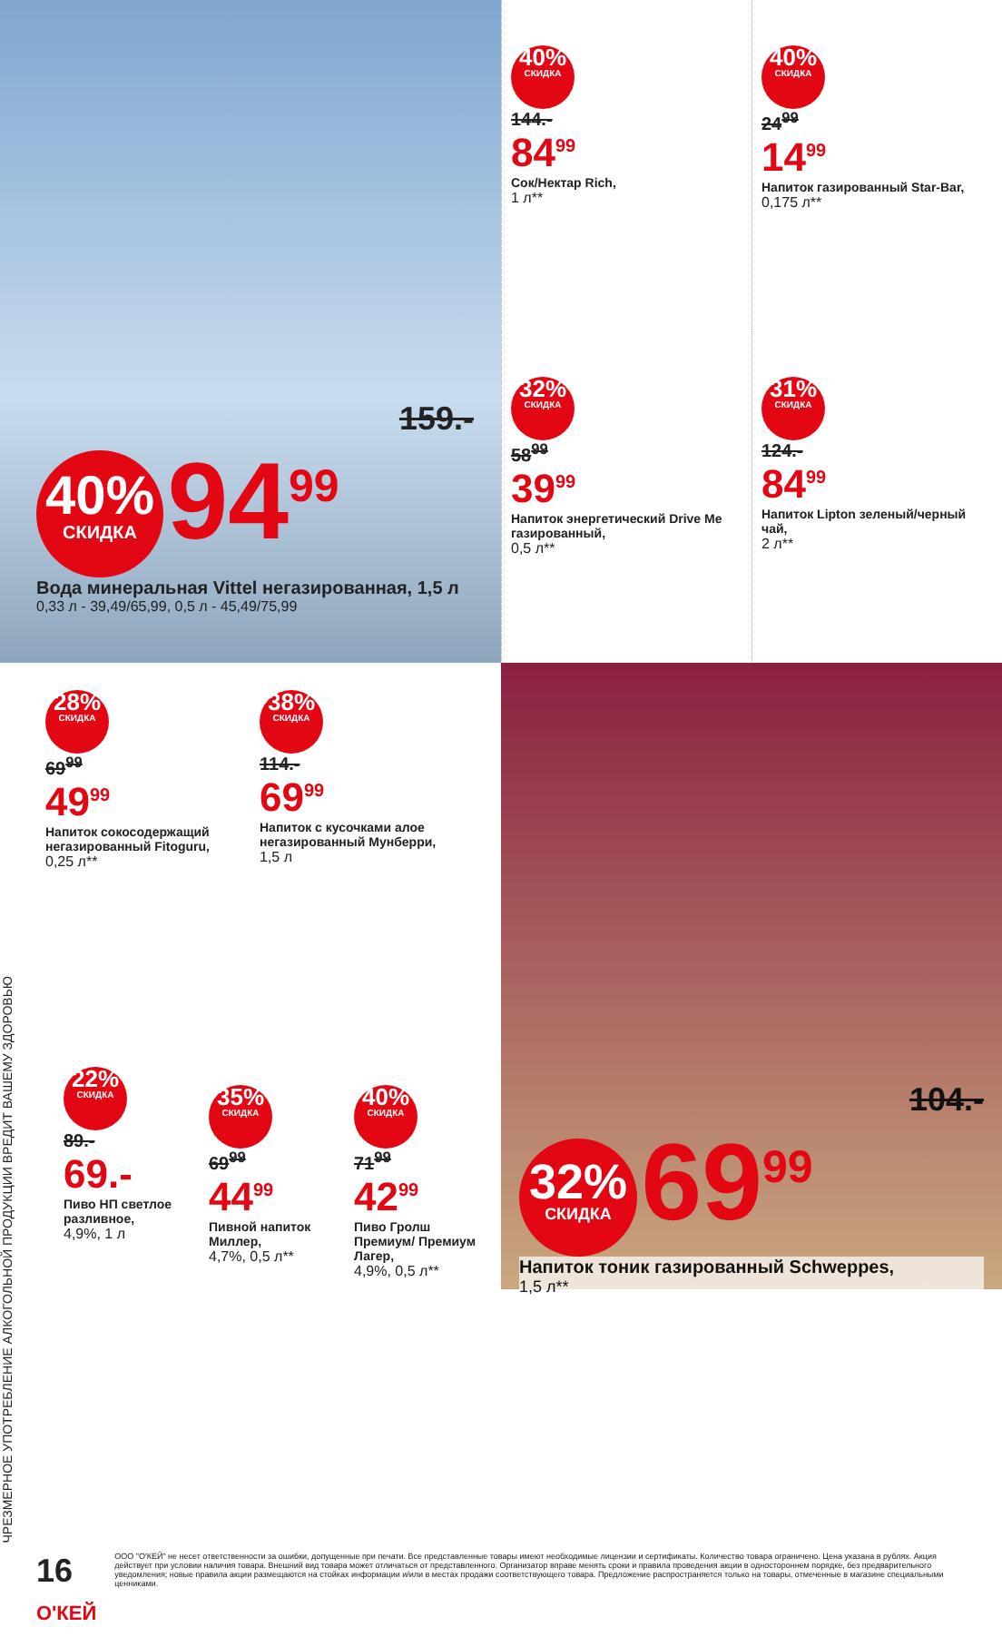159.-
40% СКИДКА 94<sup>99</sup>
Вода минеральная Vittel негазированная, 1,5 л
0,33 л - 39,49/65,99, 0,5 л - 45,49/75,99
40% СКИДКА
144.-
84<sup>99</sup>
Сок/Нектар Rich,
1 л**
32% СКИДКА
58<sup>99</sup>
39<sup>99</sup>
Напиток энергетический Drive Me газированный,
0,5 л**
40% СКИДКА
24<sup>99</sup>
14<sup>99</sup>
Напиток газированный Star-Bar,
0,175 л**
31% СКИДКА
124.-
84<sup>99</sup>
Напиток Lipton зеленый/черный чай,
2 л**
28% СКИДКА
69<sup>99</sup>
49<sup>99</sup>
Напиток сокосодержащий негазированный Fitoguru,
0,25 л**
38% СКИДКА
114.-
69<sup>99</sup>
Напиток с кусочками алое негазированный Мунберри,
1,5 л
ЧРЕЗМЕРНОЕ УПОТРЕБЛЕНИЕ АЛКОГОЛЬНОЙ ПРОДУКЦИИ ВРЕДИТ ВАШЕМУ ЗДОРОВЬЮ
22% СКИДКА
89.-
69.-
Пиво НП светлое разливное,
4,9%, 1 л
35% СКИДКА
69<sup>99</sup>
44<sup>99</sup>
Пивной напиток Миллер,
4,7%, 0,5 л**
40% СКИДКА
71<sup>99</sup>
42<sup>99</sup>
Пиво Гролш Премиум/ Премиум Лагер,
4,9%, 0,5 л**
104.-
32% СКИДКА 69<sup>99</sup>
Напиток тоник газированный Schweppes,
1,5 л**
16 О'КЕЙ
ООО "О'КЕЙ" не несет ответственности за ошибки, допущенные при печати. Все представленные товары имеют необходимые лицензии и сертификаты. Количество товара ограничено. Цена указана в рублях. Акция действует при условии наличия товара. Внешний вид товара может отличаться от представленного. Организатор вправе менять сроки и правила проведения акции в одностороннем порядке, без предварительного уведомления; новые правила акции размещаются на стойках информации и/или в местах продажи соответствующего товара. Предложение распространяется только на товары, отмеченные в магазине специальными ценниками.